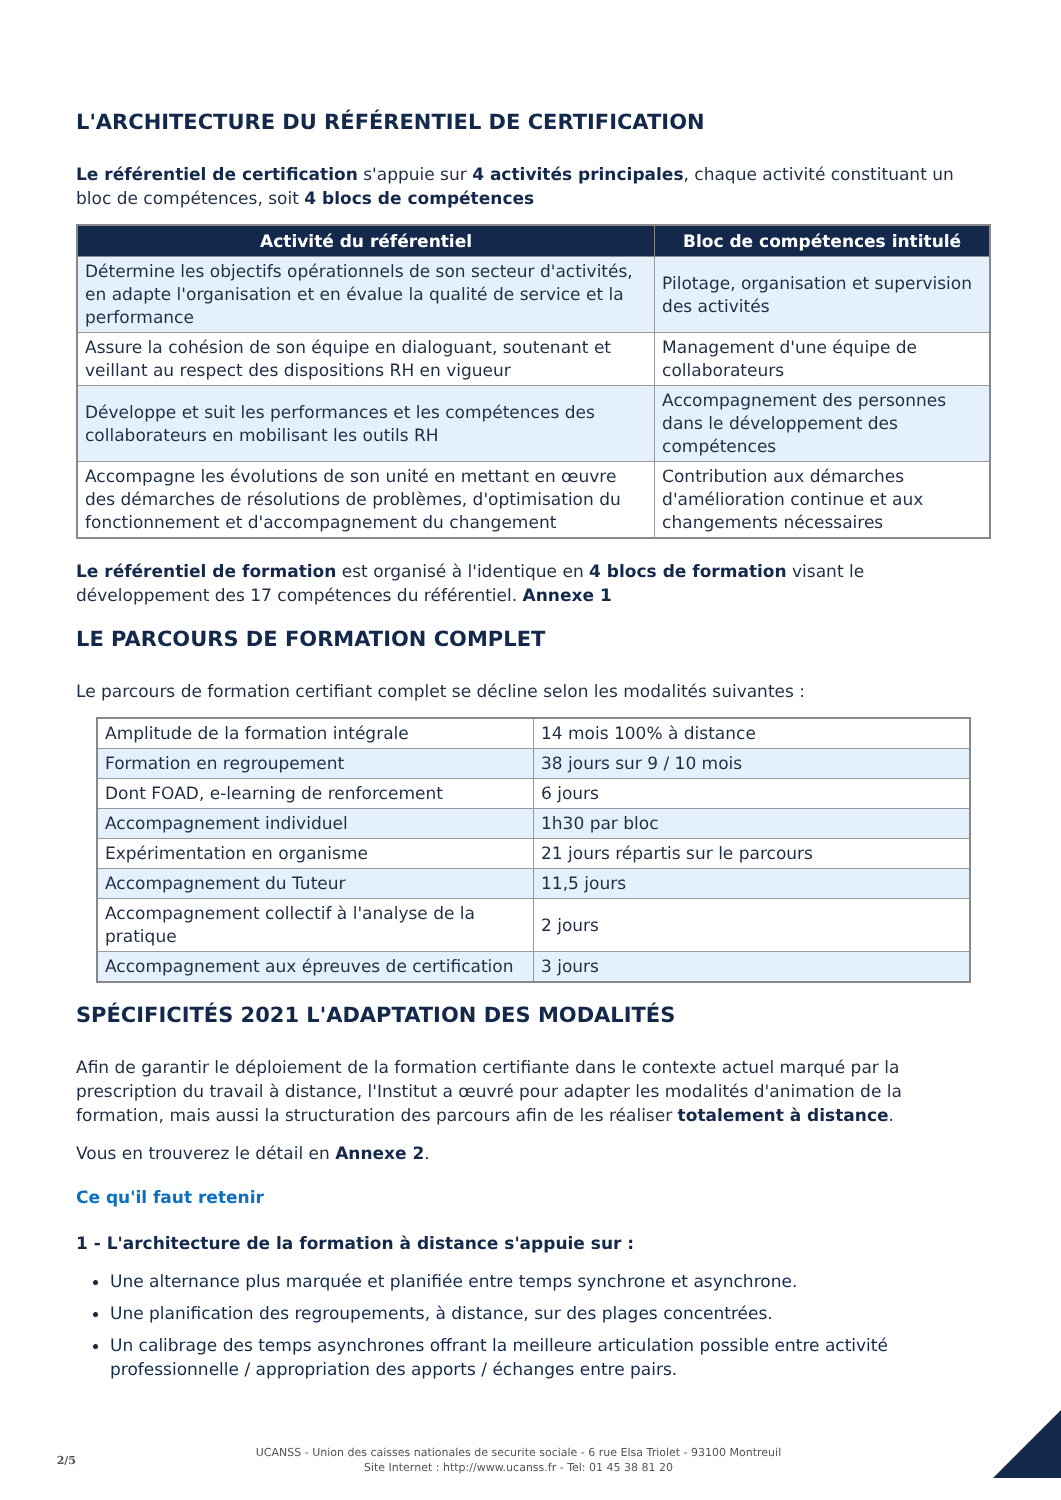L'ARCHITECTURE DU RÉFÉRENTIEL DE CERTIFICATION
Le référentiel de certification s'appuie sur 4 activités principales, chaque activité constituant un bloc de compétences, soit 4 blocs de compétences
| Activité du référentiel | Bloc de compétences intitulé |
| --- | --- |
| Détermine les objectifs opérationnels de son secteur d'activités, en adapte l'organisation et en évalue la qualité de service et la performance | Pilotage, organisation et supervision des activités |
| Assure la cohésion de son équipe en dialoguant, soutenant et veillant au respect des dispositions RH en vigueur | Management d'une équipe de collaborateurs |
| Développe et suit les performances et les compétences des collaborateurs en mobilisant les outils RH | Accompagnement des personnes dans le développement des compétences |
| Accompagne les évolutions de son unité en mettant en œuvre des démarches de résolutions de problèmes, d'optimisation du fonctionnement et d'accompagnement du changement | Contribution aux démarches d'amélioration continue et aux changements nécessaires |
Le référentiel de formation est organisé à l'identique en 4 blocs de formation visant le développement des 17 compétences du référentiel. Annexe 1
LE PARCOURS DE FORMATION COMPLET
Le parcours de formation certifiant complet se décline selon les modalités suivantes :
| Amplitude de la formation intégrale | 14 mois 100% à distance |
| Formation en regroupement | 38 jours sur 9 / 10 mois |
| Dont FOAD, e-learning de renforcement | 6 jours |
| Accompagnement individuel | 1h30 par bloc |
| Expérimentation en organisme | 21 jours répartis sur le parcours |
| Accompagnement du Tuteur | 11,5 jours |
| Accompagnement collectif à l'analyse de la pratique | 2 jours |
| Accompagnement aux épreuves de certification | 3 jours |
SPÉCIFICITÉS 2021 L'ADAPTATION DES MODALITÉS
Afin de garantir le déploiement de la formation certifiante dans le contexte actuel marqué par la prescription du travail à distance, l'Institut a œuvré pour adapter les modalités d'animation de la formation, mais aussi la structuration des parcours afin de les réaliser totalement à distance.
Vous en trouverez le détail en Annexe 2.
Ce qu'il faut retenir
1 - L'architecture de la formation à distance s'appuie sur :
Une alternance plus marquée et planifiée entre temps synchrone et asynchrone.
Une planification des regroupements, à distance, sur des plages concentrées.
Un calibrage des temps asynchrones offrant la meilleure articulation possible entre activité professionnelle / appropriation des apports / échanges entre pairs.
2/5
UCANSS - Union des caisses nationales de securite sociale - 6 rue Elsa Triolet - 93100 Montreuil
Site Internet : http://www.ucanss.fr - Tel: 01 45 38 81 20